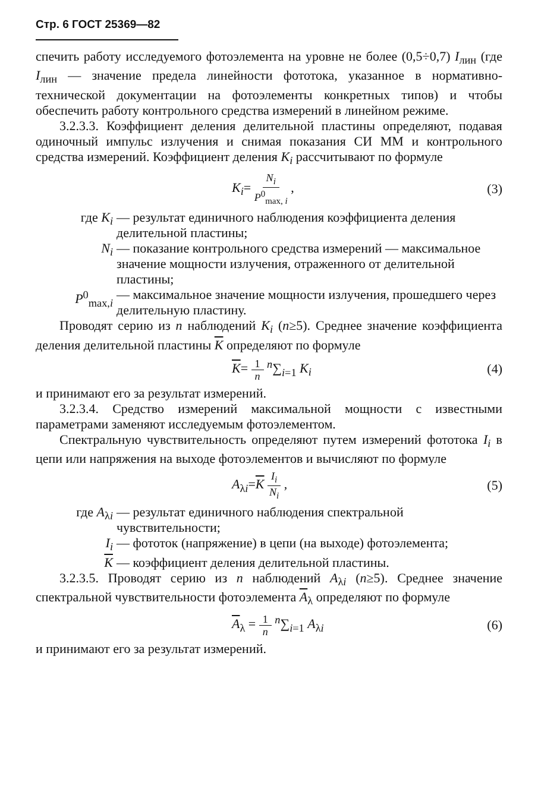Стр. 6 ГОСТ 25369—82
спечить работу исследуемого фотоэлемента на уровне не более (0,5÷0,7) I<sub>лин</sub> (где I<sub>лин</sub> — значение предела линейности фототока, указанное в нормативно-технической документации на фотоэлементы конкретных типов) и чтобы обеспечить работу контрольного средства измерений в линейном режиме.
3.2.3.3. Коэффициент деления делительной пластины определяют, подавая одиночный импульс излучения и снимая показания СИ ММ и контрольного средства измерений. Коэффициент деления K<sub>i</sub> рассчитывают по формуле
K<sub>i</sub>= N<sub>i</sub> P<sup>0</sup><sub>max, i</sub> , (3)
где K<sub>i</sub> — результат единичного наблюдения коэффициента деления делительной пластины;
N<sub>i</sub> — показание контрольного средства измерений — максимальное значение мощности излучения, отраженного от делительной пластины;
P<sup>0</sup><sub>max,i</sub> — максимальное значение мощности излучения, прошедшего через делительную пластину.
Проводят серию из n наблюдений K<sub>i</sub> (n≥5). Среднее значение коэффициента деления делительной пластины K определяют по формуле
K= 1 n <sup>n</sup>∑<sub>i=1</sub> K<sub>i</sub> (4)
и принимают его за результат измерений.
3.2.3.4. Средство измерений максимальной мощности с известными параметрами заменяют исследуемым фотоэлементом.
Спектральную чувствительность определяют путем измерений фототока I<sub>i</sub> в цепи или напряжения на выходе фотоэлементов и вычисляют по формуле
A<sub>λi</sub>=K I<sub>i</sub> N<sub>i</sub> , (5)
где A<sub>λi</sub> — результат единичного наблюдения спектральной чувствительности;
I<sub>i</sub> — фототок (напряжение) в цепи (на выходе) фотоэлемента;
K — коэффициент деления делительной пластины.
3.2.3.5. Проводят серию из n наблюдений A<sub>λi</sub> (n≥5). Среднее значение спектральной чувствительности фотоэлемента A<sub>λ</sub> определяют по формуле
A<sub>λ</sub> = 1 n <sup>n</sup>∑<sub>i=1</sub> A<sub>λi</sub> (6)
и принимают его за результат измерений.